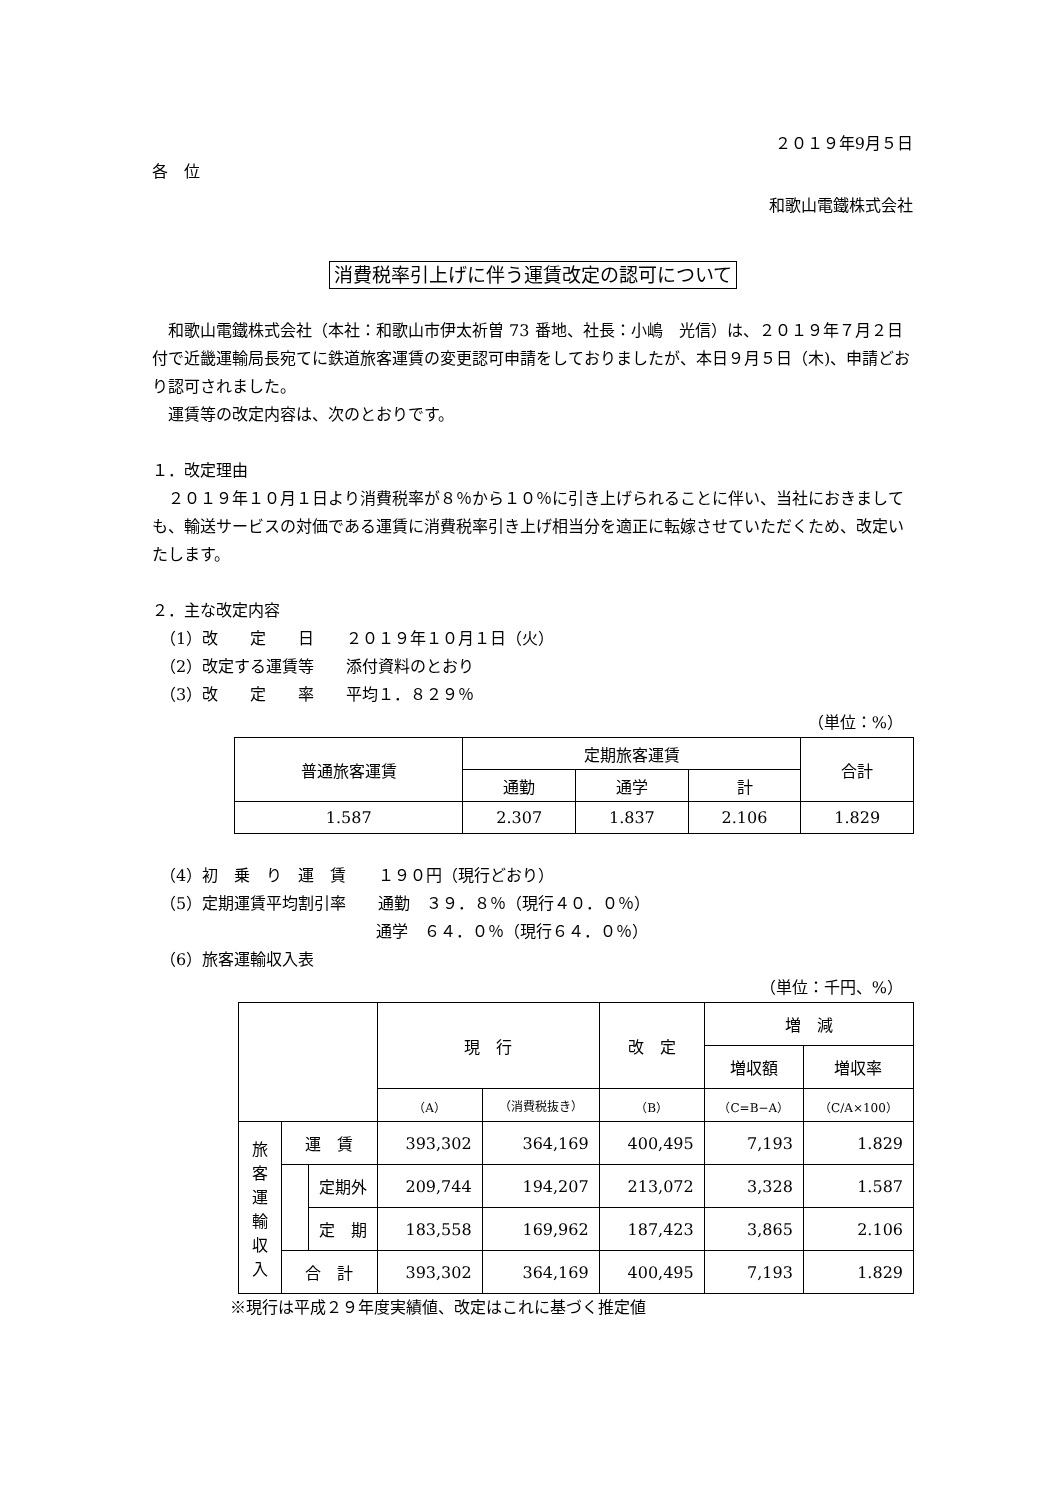２０１９年9月５日
各　位
和歌山電鐵株式会社
消費税率引上げに伴う運賃改定の認可について
　和歌山電鐵株式会社（本社：和歌山市伊太祈曽 73 番地、社長：小嶋　光信）は、２０１９年７月２日付で近畿運輸局長宛てに鉄道旅客運賃の変更認可申請をしておりましたが、本日９月５日（木)、申請どおり認可されました。
　運賃等の改定内容は、次のとおりです。
１．改定理由
　２０１９年１０月１日より消費税率が８％から１０％に引き上げられることに伴い、当社におきましても、輸送サービスの対価である運賃に消費税率引き上げ相当分を適正に転嫁させていただくため、改定いたします。
２．主な改定内容
　（1）改　　定　　日　　２０１９年１０月１日（火）
　（2）改定する運賃等　　添付資料のとおり
　（3）改　　定　　率　　平均１．８２９％
（単位：%）
| 普通旅客運賃 | 定期旅客運賃 | | | 合計 |
| --- | --- | --- | --- | --- |
| | 通勤 | 通学 | 計 | |
| 1.587 | 2.307 | 1.837 | 2.106 | 1.829 |
　（4）初　乗　り　運　賃　　１９０円（現行どおり）
　（5）定期運賃平均割引率　　通勤　３９．８％（現行４０．０％）
　　　　　　　　　　　　　　通学　６４．０％（現行６４．０％）
　（6）旅客運輸収入表
（単位：千円、%）
| | | | 現 行 | | 改 定 | 増 減 | |
| --- | --- | --- | --- | --- | --- | --- | --- |
| | | | | | | 増収額 | 増収率 |
| | | | （A） | （消費税抜き） | （B） | （C=B−A） | （C/A×100） |
| 旅 客 運 輸 収 入 | 運 賃 | | 393,302 | 364,169 | 400,495 | 7,193 | 1.829 |
| | | 定期外 | 209,744 | 194,207 | 213,072 | 3,328 | 1.587 |
| | | 定 期 | 183,558 | 169,962 | 187,423 | 3,865 | 2.106 |
| | 合 計 | | 393,302 | 364,169 | 400,495 | 7,193 | 1.829 |
※現行は平成２９年度実績値、改定はこれに基づく推定値